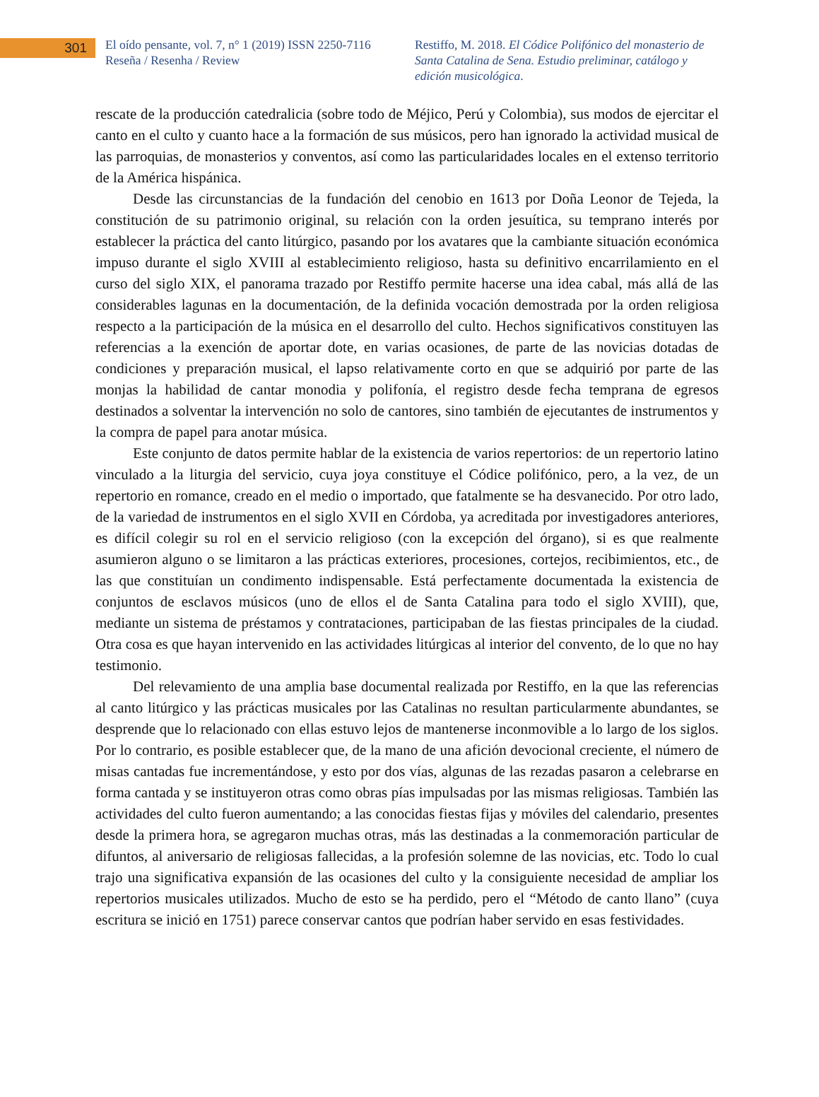301
El oído pensante, vol. 7, n° 1 (2019) ISSN 2250-7116
Reseña / Resenha / Review
Restiffo, M. 2018. El Códice Polifónico del monasterio de Santa Catalina de Sena. Estudio preliminar, catálogo y edición musicológica.
rescate de la producción catedralicia (sobre todo de Méjico, Perú y Colombia), sus modos de ejercitar el canto en el culto y cuanto hace a la formación de sus músicos, pero han ignorado la actividad musical de las parroquias, de monasterios y conventos, así como las particularidades locales en el extenso territorio de la América hispánica.
Desde las circunstancias de la fundación del cenobio en 1613 por Doña Leonor de Tejeda, la constitución de su patrimonio original, su relación con la orden jesuítica, su temprano interés por establecer la práctica del canto litúrgico, pasando por los avatares que la cambiante situación económica impuso durante el siglo XVIII al establecimiento religioso, hasta su definitivo encarrilamiento en el curso del siglo XIX, el panorama trazado por Restiffo permite hacerse una idea cabal, más allá de las considerables lagunas en la documentación, de la definida vocación demostrada por la orden religiosa respecto a la participación de la música en el desarrollo del culto. Hechos significativos constituyen las referencias a la exención de aportar dote, en varias ocasiones, de parte de las novicias dotadas de condiciones y preparación musical, el lapso relativamente corto en que se adquirió por parte de las monjas la habilidad de cantar monodia y polifonía, el registro desde fecha temprana de egresos destinados a solventar la intervención no solo de cantores, sino también de ejecutantes de instrumentos y la compra de papel para anotar música.
Este conjunto de datos permite hablar de la existencia de varios repertorios: de un repertorio latino vinculado a la liturgia del servicio, cuya joya constituye el Códice polifónico, pero, a la vez, de un repertorio en romance, creado en el medio o importado, que fatalmente se ha desvanecido. Por otro lado, de la variedad de instrumentos en el siglo XVII en Córdoba, ya acreditada por investigadores anteriores, es difícil colegir su rol en el servicio religioso (con la excepción del órgano), si es que realmente asumieron alguno o se limitaron a las prácticas exteriores, procesiones, cortejos, recibimientos, etc., de las que constituían un condimento indispensable. Está perfectamente documentada la existencia de conjuntos de esclavos músicos (uno de ellos el de Santa Catalina para todo el siglo XVIII), que, mediante un sistema de préstamos y contrataciones, participaban de las fiestas principales de la ciudad. Otra cosa es que hayan intervenido en las actividades litúrgicas al interior del convento, de lo que no hay testimonio.
Del relevamiento de una amplia base documental realizada por Restiffo, en la que las referencias al canto litúrgico y las prácticas musicales por las Catalinas no resultan particularmente abundantes, se desprende que lo relacionado con ellas estuvo lejos de mantenerse inconmovible a lo largo de los siglos. Por lo contrario, es posible establecer que, de la mano de una afición devocional creciente, el número de misas cantadas fue incrementándose, y esto por dos vías, algunas de las rezadas pasaron a celebrarse en forma cantada y se instituyeron otras como obras pías impulsadas por las mismas religiosas. También las actividades del culto fueron aumentando; a las conocidas fiestas fijas y móviles del calendario, presentes desde la primera hora, se agregaron muchas otras, más las destinadas a la conmemoración particular de difuntos, al aniversario de religiosas fallecidas, a la profesión solemne de las novicias, etc. Todo lo cual trajo una significativa expansión de las ocasiones del culto y la consiguiente necesidad de ampliar los repertorios musicales utilizados. Mucho de esto se ha perdido, pero el “Método de canto llano” (cuya escritura se inició en 1751) parece conservar cantos que podrían haber servido en esas festividades.